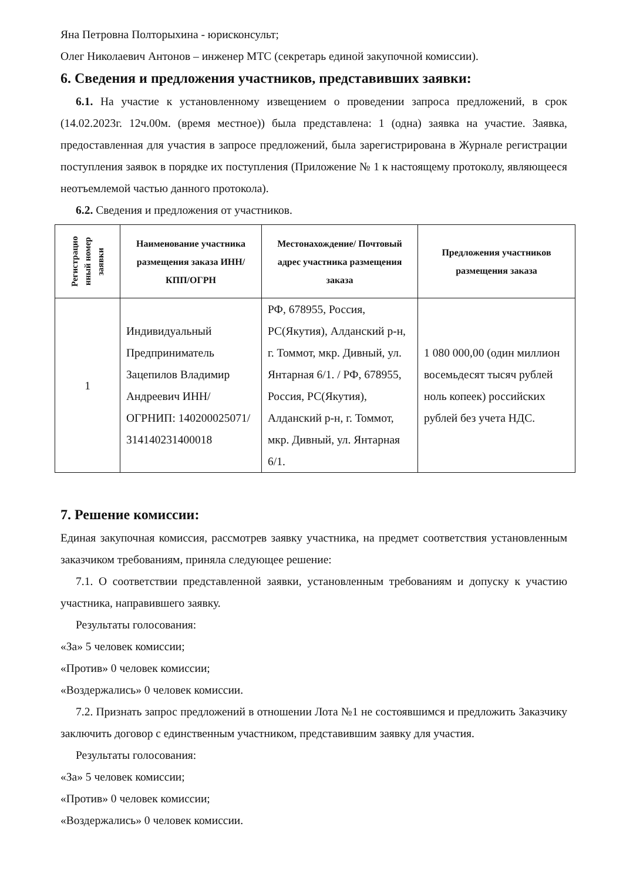Яна Петровна Полторыхина - юрисконсульт;
Олег Николаевич Антонов – инженер МТС (секретарь единой закупочной комиссии).
6. Сведения и предложения участников, представивших заявки:
6.1. На участие к установленному извещением о проведении запроса предложений, в срок (14.02.2023г. 12ч.00м. (время местное)) была представлена: 1 (одна) заявка на участие. Заявка, предоставленная для участия в запросе предложений, была зарегистрирована в Журнале регистрации поступления заявок в порядке их поступления (Приложение № 1 к настоящему протоколу, являющееся неотъемлемой частью данного протокола).
6.2. Сведения и предложения от участников.
| Регистрацио нный номер заявки | Наименование участника размещения заказа ИНН/КПП/ОГРН | Местонахождение/ Почтовый адрес участника размещения заказа | Предложения участников размещения заказа |
| --- | --- | --- | --- |
| 1 | Индивидуальный Предприниматель Зацепилов Владимир Андреевич ИНН/ОГРНИП: 140200025071/ 314140231400018 | РФ, 678955, Россия, РС(Якутия), Алданский р-н, г. Томмот, мкр. Дивный, ул. Янтарная 6/1. / РФ, 678955, Россия, РС(Якутия), Алданский р-н, г. Томмот, мкр. Дивный, ул. Янтарная 6/1. | 1 080 000,00 (один миллион восемьдесят тысяч рублей ноль копеек) российских рублей без учета НДС. |
7. Решение комиссии:
Единая закупочная комиссия, рассмотрев заявку участника, на предмет соответствия установленным заказчиком требованиям, приняла следующее решение:
7.1. О соответствии представленной заявки, установленным требованиям и допуску к участию участника, направившего заявку.
Результаты голосования:
«За» 5 человек комиссии;
«Против» 0 человек комиссии;
«Воздержались» 0 человек комиссии.
7.2. Признать запрос предложений в отношении Лота №1 не состоявшимся и предложить Заказчику заключить договор с единственным участником, представившим заявку для участия.
Результаты голосования:
«За» 5 человек комиссии;
«Против» 0 человек комиссии;
«Воздержались» 0 человек комиссии.